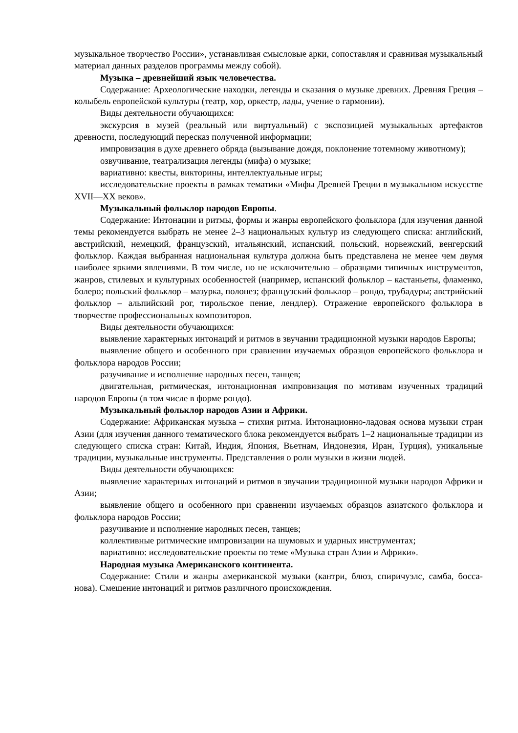музыкальное творчество России», устанавливая смысловые арки, сопоставляя и сравнивая музыкальный материал данных разделов программы между собой).
Музыка – древнейший язык человечества.
Содержание: Археологические находки, легенды и сказания о музыке древних. Древняя Греция – колыбель европейской культуры (театр, хор, оркестр, лады, учение о гармонии).
Виды деятельности обучающихся:
экскурсия в музей (реальный или виртуальный) с экспозицией музыкальных артефактов древности, последующий пересказ полученной информации;
импровизация в духе древнего обряда (вызывание дождя, поклонение тотемному животному);
озвучивание, театрализация легенды (мифа) о музыке;
вариативно: квесты, викторины, интеллектуальные игры;
исследовательские проекты в рамках тематики «Мифы Древней Греции в музыкальном искусстве XVII—XX веков».
Музыкальный фольклор народов Европы.
Содержание: Интонации и ритмы, формы и жанры европейского фольклора (для изучения данной темы рекомендуется выбрать не менее 2–3 национальных культур из следующего списка: английский, австрийский, немецкий, французский, итальянский, испанский, польский, норвежский, венгерский фольклор. Каждая выбранная национальная культура должна быть представлена не менее чем двумя наиболее яркими явлениями. В том числе, но не исключительно – образцами типичных инструментов, жанров, стилевых и культурных особенностей (например, испанский фольклор – кастаньеты, фламенко, болеро; польский фольклор – мазурка, полонез; французский фольклор – рондо, трубадуры; австрийский фольклор – альпийский рог, тирольское пение, лендлер). Отражение европейского фольклора в творчестве профессиональных композиторов.
Виды деятельности обучающихся:
выявление характерных интонаций и ритмов в звучании традиционной музыки народов Европы;
выявление общего и особенного при сравнении изучаемых образцов европейского фольклора и фольклора народов России;
разучивание и исполнение народных песен, танцев;
двигательная, ритмическая, интонационная импровизация по мотивам изученных традиций народов Европы (в том числе в форме рондо).
Музыкальный фольклор народов Азии и Африки.
Содержание: Африканская музыка – стихия ритма. Интонационно-ладовая основа музыки стран Азии (для изучения данного тематического блока рекомендуется выбрать 1–2 национальные традиции из следующего списка стран: Китай, Индия, Япония, Вьетнам, Индонезия, Иран, Турция), уникальные традиции, музыкальные инструменты. Представления о роли музыки в жизни людей.
Виды деятельности обучающихся:
выявление характерных интонаций и ритмов в звучании традиционной музыки народов Африки и Азии;
выявление общего и особенного при сравнении изучаемых образцов азиатского фольклора и фольклора народов России;
разучивание и исполнение народных песен, танцев;
коллективные ритмические импровизации на шумовых и ударных инструментах;
вариативно: исследовательские проекты по теме «Музыка стран Азии и Африки».
Народная музыка Американского континента.
Содержание: Стили и жанры американской музыки (кантри, блюз, спиричуэлс, самба, босса-нова). Смешение интонаций и ритмов различного происхождения.